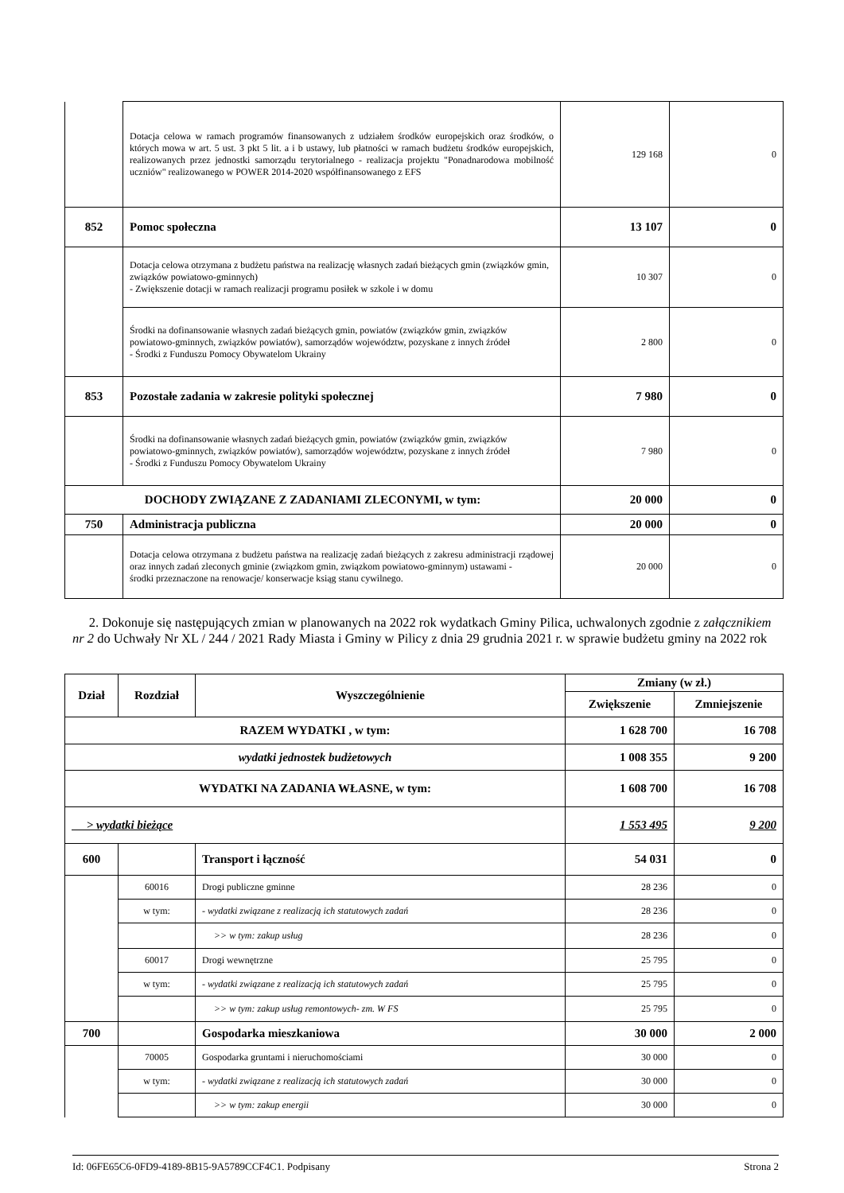| | Dotacja celowa w ramach programów finansowanych z udziałem środków europejskich oraz środków, o których mowa w art. 5 ust. 3 pkt 5 lit. a i b ustawy, lub płatności w ramach budżetu środków europejskich, realizowanych przez jednostki samorządu terytorialnego - realizacja projektu "Ponadnarodowa mobilność uczniów" realizowanego w POWER 2014-2020 współfinansowanego z EFS | 129 168 | 0 |
| 852 | Pomoc społeczna | 13 107 | 0 |
| | Dotacja celowa otrzymana z budżetu państwa na realizację własnych zadań bieżących gmin (związków gmin, związków powiatowo-gminnych) - Zwiększenie dotacji w ramach realizacji programu posiłek w szkole i w domu | 10 307 | 0 |
| | Środki na dofinansowanie własnych zadań bieżących gmin, powiatów (związków gmin, związków powiatowo-gminnych, związków powiatów), samorządów województw, pozyskane z innych źródeł - Środki z Funduszu Pomocy Obywatelom Ukrainy | 2 800 | 0 |
| 853 | Pozostałe zadania w zakresie polityki społecznej | 7 980 | 0 |
| | Środki na dofinansowanie własnych zadań bieżących gmin, powiatów (związków gmin, związków powiatowo-gminnych, związków powiatów), samorządów województw, pozyskane z innych źródeł - Środki z Funduszu Pomocy Obywatelom Ukrainy | 7 980 | 0 |
| DOCHODY ZWIĄZANE Z ZADANIAMI ZLECONYMI, w tym: | | 20 000 | 0 |
| 750 | Administracja publiczna | 20 000 | 0 |
| | Dotacja celowa otrzymana z budżetu państwa na realizację zadań bieżących z zakresu administracji rządowej oraz innych zadań zleconych gminie (związkom gmin, związkom powiatowo-gminnym) ustawami - środki przeznaczone na renowacje/ konserwacje ksiąg stanu cywilnego. | 20 000 | 0 |
2. Dokonuje się następujących zmian w planowanych na 2022 rok wydatkach Gminy Pilica, uchwalonych zgodnie z załącznikiem nr 2 do Uchwały Nr XL / 244 / 2021 Rady Miasta i Gminy w Pilicy z dnia 29 grudnia 2021 r. w sprawie budżetu gminy na 2022 rok
| Dział | Rozdział | Wyszczególnienie | Zmiany (w zł.) | |
| --- | --- | --- | --- | --- |
| | | | Zwiększenie | Zmniejszenie |
| RAZEM WYDATKI , w tym: | | | 1 628 700 | 16 708 |
| wydatki jednostek budżetowych | | | 1 008 355 | 9 200 |
| WYDATKI NA ZADANIA WŁASNE, w tym: | | | 1 608 700 | 16 708 |
| > wydatki bieżące | | | 1 553 495 | 9 200 |
| 600 | | Transport i łączność | 54 031 | 0 |
| | 60016 | Drogi publiczne gminne | 28 236 | 0 |
| | w tym: | - wydatki związane z realizacją ich statutowych zadań | 28 236 | 0 |
| | | >> w tym: zakup usług | 28 236 | 0 |
| | 60017 | Drogi wewnętrzne | 25 795 | 0 |
| | w tym: | - wydatki związane z realizacją ich statutowych zadań | 25 795 | 0 |
| | | >> w tym: zakup usług remontowych- zm. W FS | 25 795 | 0 |
| 700 | | Gospodarka mieszkaniowa | 30 000 | 2 000 |
| | 70005 | Gospodarka gruntami i nieruchomościami | 30 000 | 0 |
| | w tym: | - wydatki związane z realizacją ich statutowych zadań | 30 000 | 0 |
| | | >> w tym: zakup energii | 30 000 | 0 |
Id: 06FE65C6-0FD9-4189-8B15-9A5789CCF4C1. Podpisany Strona 2